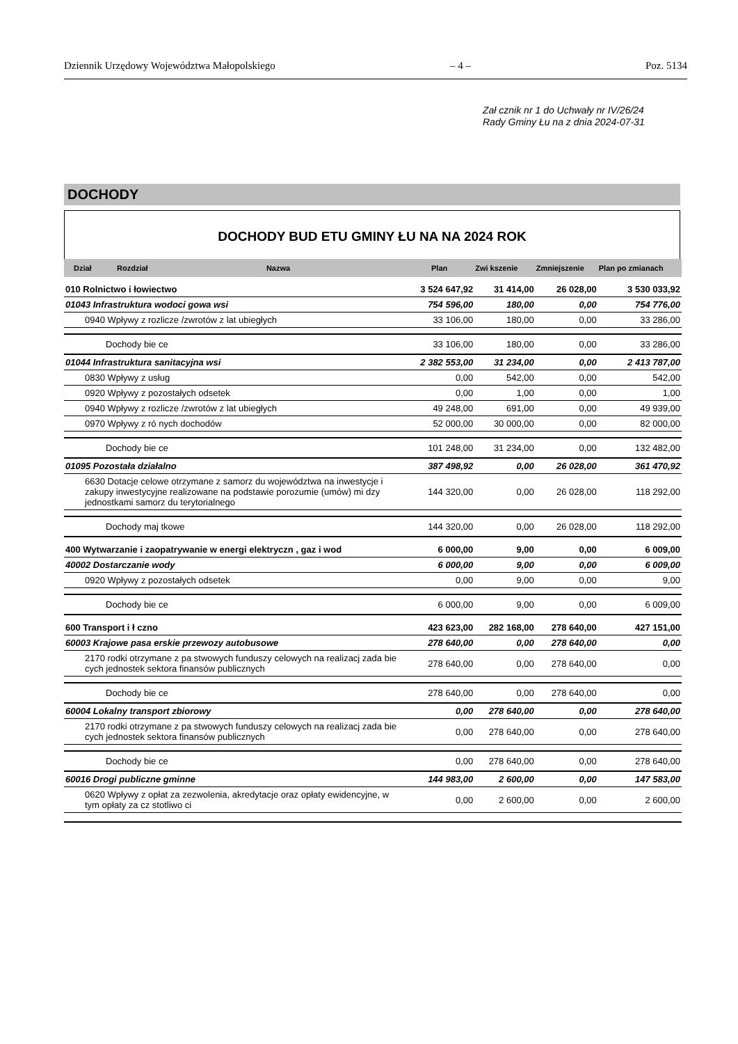Dziennik Urzędowy Województwa Małopolskiego – 4 – Poz. 5134
Zał cznik nr 1 do Uchwały nr IV/26/24
Rady Gminy Łu na z dnia 2024-07-31
DOCHODY
DOCHODY BUD ETU GMINY ŁU NA NA 2024 ROK
| Dział | Rozdział | Nazwa | Plan | Zwi kszenie | Zmniejszenie | Plan po zmianach |
| --- | --- | --- | --- | --- | --- | --- |
| 010 Rolnictwo i łowiectwo | | | 3 524 647,92 | 31 414,00 | 26 028,00 | 3 530 033,92 |
| 01043 Infrastruktura wodoci gowa wsi | | | 754 596,00 | 180,00 | 0,00 | 754 776,00 |
| 0940 Wpływy z rozlicze /zwrotów z lat ubiegłych | | | 33 106,00 | 180,00 | 0,00 | 33 286,00 |
| Dochody bie ce | | | 33 106,00 | 180,00 | 0,00 | 33 286,00 |
| 01044 Infrastruktura sanitacyjna wsi | | | 2 382 553,00 | 31 234,00 | 0,00 | 2 413 787,00 |
| 0830 Wpływy z usług | | | 0,00 | 542,00 | 0,00 | 542,00 |
| 0920 Wpływy z pozostałych odsetek | | | 0,00 | 1,00 | 0,00 | 1,00 |
| 0940 Wpływy z rozlicze /zwrotów z lat ubiegłych | | | 49 248,00 | 691,00 | 0,00 | 49 939,00 |
| 0970 Wpływy z ró nych dochodów | | | 52 000,00 | 30 000,00 | 0,00 | 82 000,00 |
| Dochody bie ce | | | 101 248,00 | 31 234,00 | 0,00 | 132 482,00 |
| 01095 Pozostała działalno | | | 387 498,92 | 0,00 | 26 028,00 | 361 470,92 |
| 6630 Dotacje celowe otrzymane z samorz du województwa na inwestycje i zakupy inwestycyjne realizowane na podstawie porozumie (umów) mi dzy jednostkami samorz du terytorialnego | | | 144 320,00 | 0,00 | 26 028,00 | 118 292,00 |
| Dochody maj tkowe | | | 144 320,00 | 0,00 | 26 028,00 | 118 292,00 |
| 400 Wytwarzanie i zaopatrywanie w energi elektryczn , gaz i wod | | | 6 000,00 | 9,00 | 0,00 | 6 009,00 |
| 40002 Dostarczanie wody | | | 6 000,00 | 9,00 | 0,00 | 6 009,00 |
| 0920 Wpływy z pozostałych odsetek | | | 0,00 | 9,00 | 0,00 | 9,00 |
| Dochody bie ce | | | 6 000,00 | 9,00 | 0,00 | 6 009,00 |
| 600 Transport i ł czno | | | 423 623,00 | 282 168,00 | 278 640,00 | 427 151,00 |
| 60003 Krajowe pasa erskie przewozy autobusowe | | | 278 640,00 | 0,00 | 278 640,00 | 0,00 |
| 2170 rodki otrzymane z pa stwowych funduszy celowych na realizacj zada bie cych jednostek sektora finansów publicznych | | | 278 640,00 | 0,00 | 278 640,00 | 0,00 |
| Dochody bie ce | | | 278 640,00 | 0,00 | 278 640,00 | 0,00 |
| 60004 Lokalny transport zbiorowy | | | 0,00 | 278 640,00 | 0,00 | 278 640,00 |
| 2170 rodki otrzymane z pa stwowych funduszy celowych na realizacj zada bie cych jednostek sektora finansów publicznych | | | 0,00 | 278 640,00 | 0,00 | 278 640,00 |
| Dochody bie ce | | | 0,00 | 278 640,00 | 0,00 | 278 640,00 |
| 60016 Drogi publiczne gminne | | | 144 983,00 | 2 600,00 | 0,00 | 147 583,00 |
| 0620 Wpływy z opłat za zezwolenia, akredytacje oraz opłaty ewidencyjne, w tym opłaty za cz stotliwo ci | | | 0,00 | 2 600,00 | 0,00 | 2 600,00 |